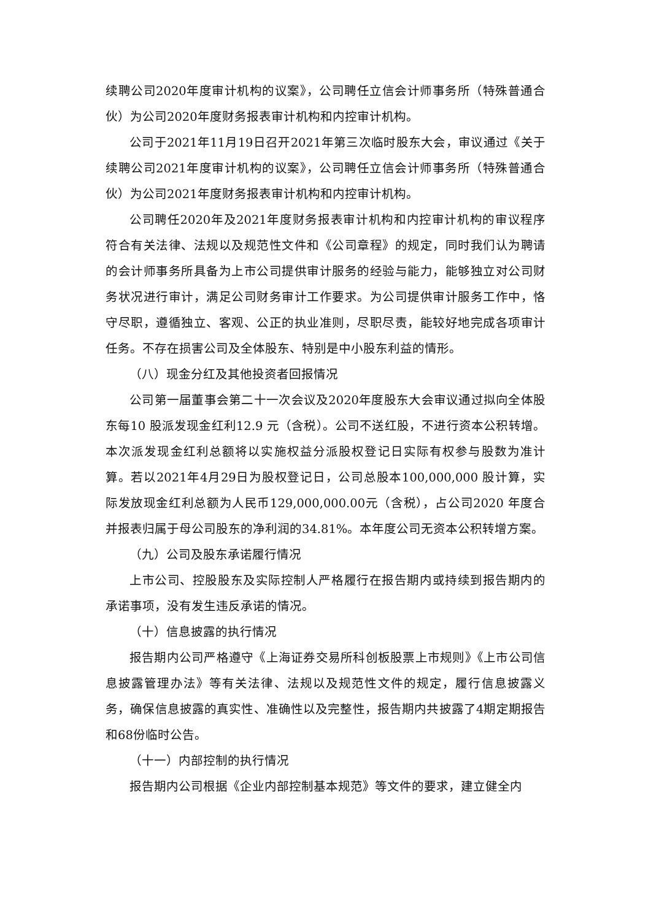续聘公司2020年度审计机构的议案》，公司聘任立信会计师事务所（特殊普通合伙）为公司2020年度财务报表审计机构和内控审计机构。
公司于2021年11月19日召开2021年第三次临时股东大会，审议通过《关于续聘公司2021年度审计机构的议案》，公司聘任立信会计师事务所（特殊普通合伙）为公司2021年度财务报表审计机构和内控审计机构。
公司聘任2020年及2021年度财务报表审计机构和内控审计机构的审议程序符合有关法律、法规以及规范性文件和《公司章程》的规定，同时我们认为聘请的会计师事务所具备为上市公司提供审计服务的经验与能力，能够独立对公司财务状况进行审计，满足公司财务审计工作要求。为公司提供审计服务工作中，恪守尽职，遵循独立、客观、公正的执业准则，尽职尽责，能较好地完成各项审计任务。不存在损害公司及全体股东、特别是中小股东利益的情形。
（八）现金分红及其他投资者回报情况
公司第一届董事会第二十一次会议及2020年度股东大会审议通过拟向全体股东每10 股派发现金红利12.9 元（含税）。公司不送红股，不进行资本公积转增。本次派发现金红利总额将以实施权益分派股权登记日实际有权参与股数为准计算。若以2021年4月29日为股权登记日，公司总股本100,000,000 股计算，实际发放现金红利总额为人民币129,000,000.00元（含税），占公司2020 年度合并报表归属于母公司股东的净利润的34.81%。本年度公司无资本公积转增方案。
（九）公司及股东承诺履行情况
上市公司、控股股东及实际控制人严格履行在报告期内或持续到报告期内的承诺事项，没有发生违反承诺的情况。
（十）信息披露的执行情况
报告期内公司严格遵守《上海证券交易所科创板股票上市规则》《上市公司信息披露管理办法》等有关法律、法规以及规范性文件的规定，履行信息披露义务，确保信息披露的真实性、准确性以及完整性，报告期内共披露了4期定期报告和68份临时公告。
（十一）内部控制的执行情况
报告期内公司根据《企业内部控制基本规范》等文件的要求，建立健全内